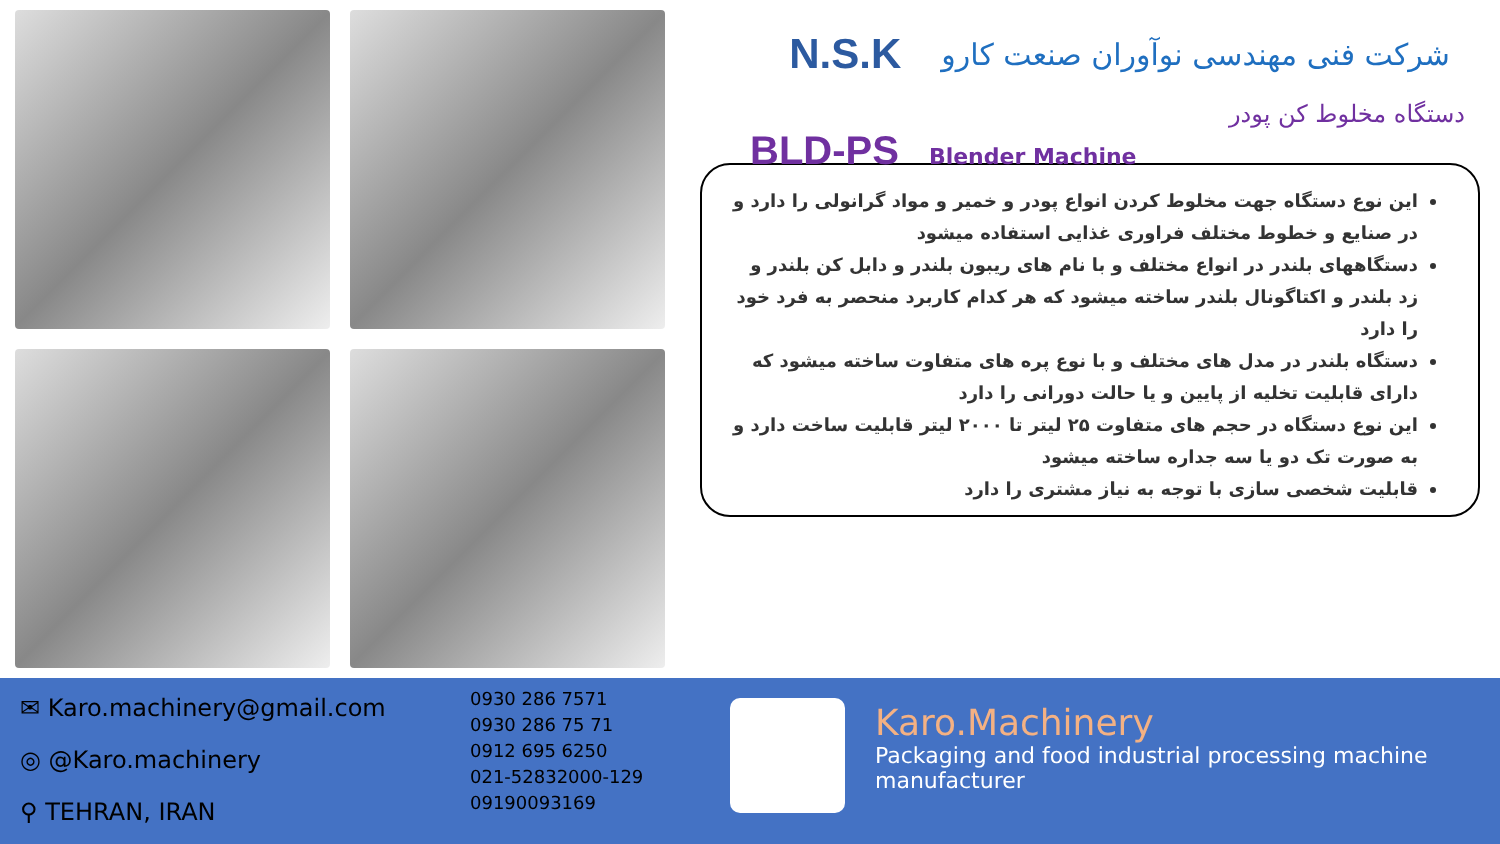N.S.K شرکت فنی مهندسی نوآوران صنعت کارو
دستگاه مخلوط کن پودر
BLD-PS Blender Machine
این نوع دستگاه جهت مخلوط کردن انواع پودر و خمیر و مواد گرانولی را دارد و در صنایع و خطوط مختلف فراوری غذایی استفاده میشود
دستگاههای بلندر در انواع مختلف و با نام های ریبون بلندر و دابل کن بلندر و زد بلندر و اکتاگونال بلندر ساخته میشود که هر کدام کاربرد منحصر به فرد خود را دارد
دستگاه بلندر در مدل های مختلف و با نوع پره های متفاوت ساخته میشود که دارای قابلیت تخلیه از پایین و یا حالت دورانی را دارد
این نوع دستگاه در حجم های متفاوت ۲۵ لیتر تا ۲۰۰۰ لیتر قابلیت ساخت دارد و به صورت تک دو یا سه جداره ساخته میشود
قابلیت شخصی سازی با توجه به نیاز مشتری را دارد
✉ Karo.machinery@gmail.com
◎ @Karo.machinery
⚲ TEHRAN, IRAN
0930 286 7571
0930 286 75 71
0912 695 6250
021-52832000-129
09190093169
Karo.Machinery
Packaging and food industrial processing machine manufacturer